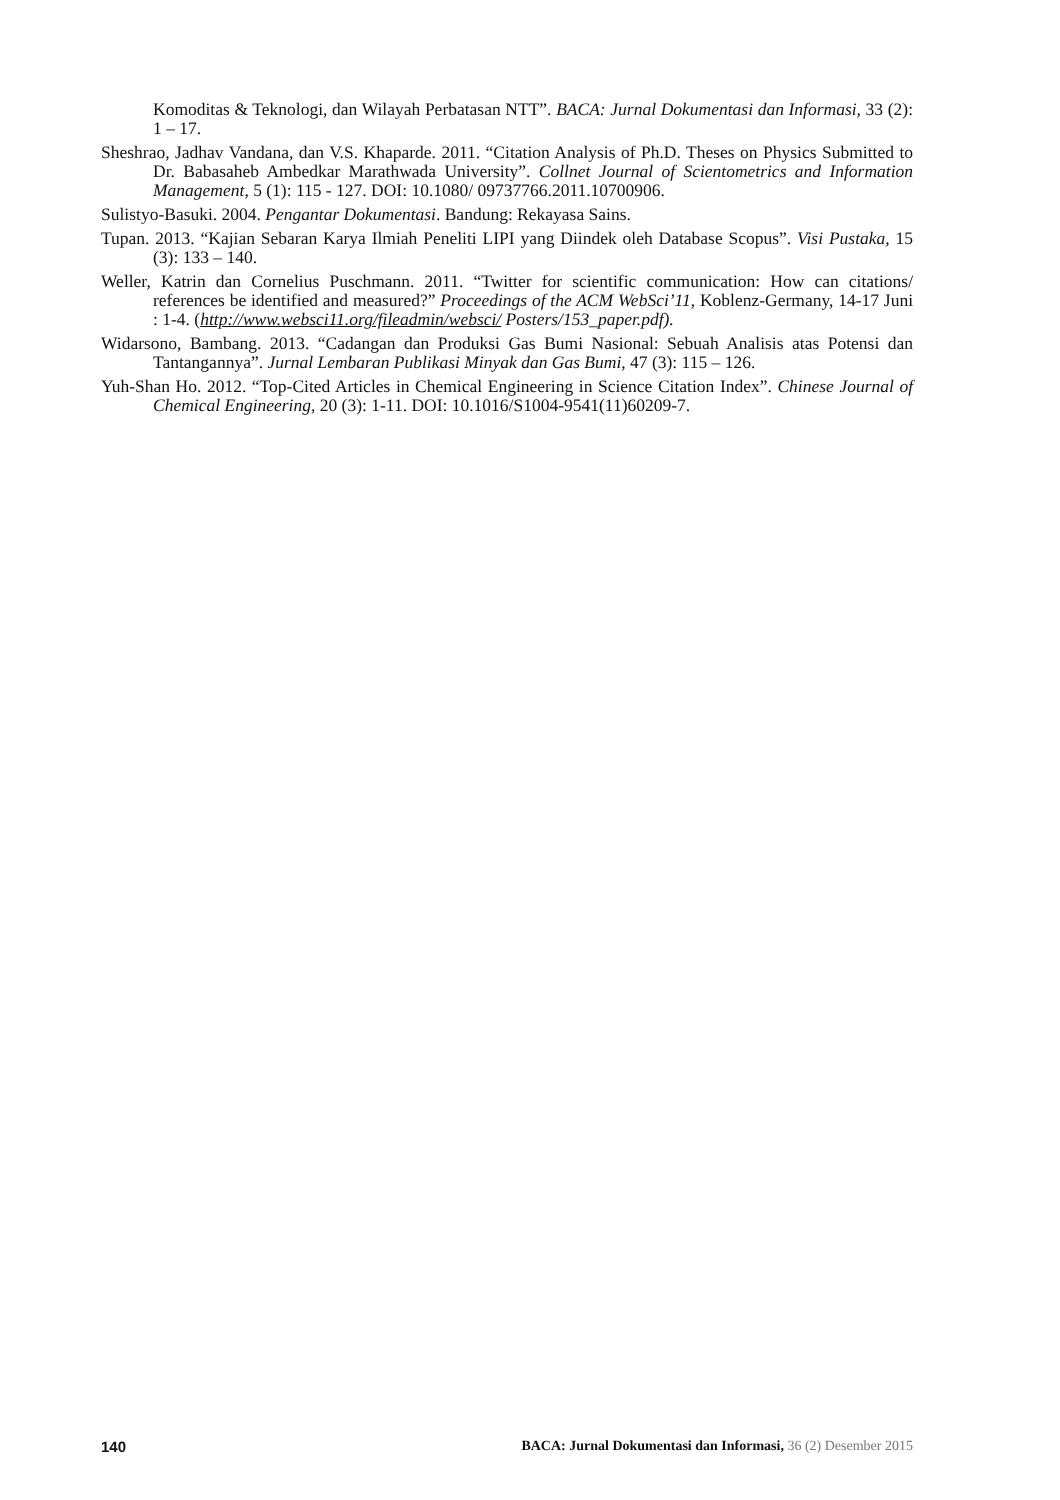Komoditas & Teknologi, dan Wilayah Perbatasan NTT”. BACA: Jurnal Dokumentasi dan Informasi, 33 (2): 1 – 17.
Sheshrao, Jadhav Vandana, dan V.S. Khaparde. 2011. “Citation Analysis of Ph.D. Theses on Physics Submitted to Dr. Babasaheb Ambedkar Marathwada University”. Collnet Journal of Scientometrics and Information Management, 5 (1): 115 - 127. DOI: 10.1080/ 09737766.2011.10700906.
Sulistyo-Basuki. 2004. Pengantar Dokumentasi. Bandung: Rekayasa Sains.
Tupan. 2013. “Kajian Sebaran Karya Ilmiah Peneliti LIPI yang Diindek oleh Database Scopus”. Visi Pustaka, 15 (3): 133 – 140.
Weller, Katrin dan Cornelius Puschmann. 2011. “Twitter for scientific communication: How can citations/ references be identified and measured?” Proceedings of the ACM WebSci’11, Koblenz-Germany, 14-17 Juni : 1-4. (http://www.websci11.org/fileadmin/websci/ Posters/153_paper.pdf).
Widarsono, Bambang. 2013. “Cadangan dan Produksi Gas Bumi Nasional: Sebuah Analisis atas Potensi dan Tantangannya”. Jurnal Lembaran Publikasi Minyak dan Gas Bumi, 47 (3): 115 – 126.
Yuh-Shan Ho. 2012. “Top-Cited Articles in Chemical Engineering in Science Citation Index”. Chinese Journal of Chemical Engineering, 20 (3): 1-11. DOI: 10.1016/S1004-9541(11)60209-7.
140 BACA: Jurnal Dokumentasi dan Informasi, 36 (2) Desember 2015